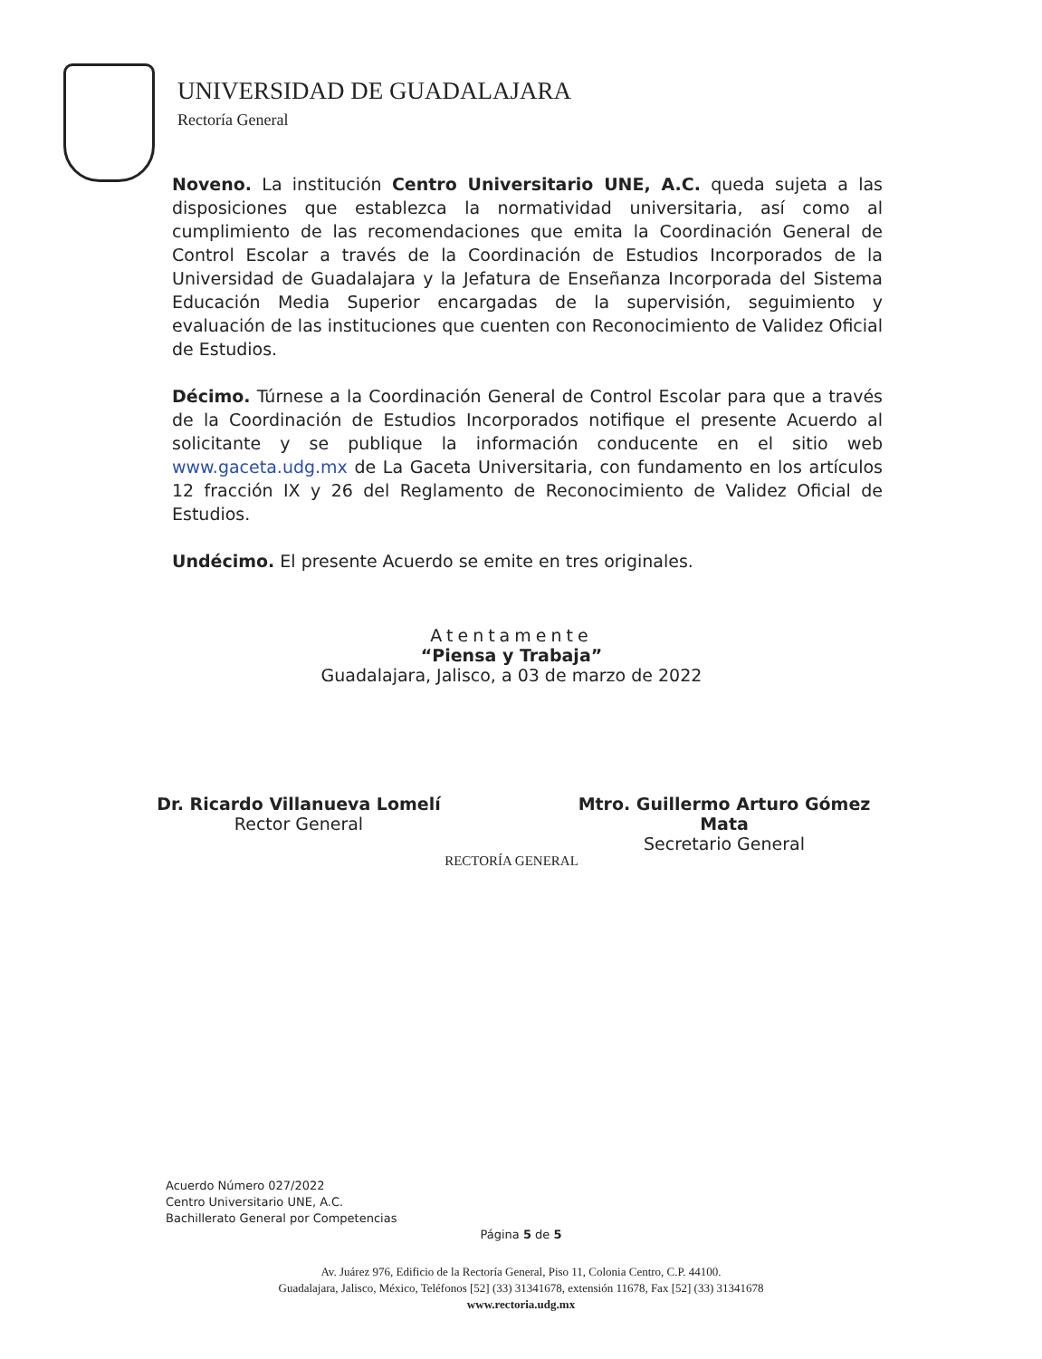UNIVERSIDAD DE GUADALAJARA
Rectoría General
Noveno. La institución Centro Universitario UNE, A.C. queda sujeta a las disposiciones que establezca la normatividad universitaria, así como al cumplimiento de las recomendaciones que emita la Coordinación General de Control Escolar a través de la Coordinación de Estudios Incorporados de la Universidad de Guadalajara y la Jefatura de Enseñanza Incorporada del Sistema Educación Media Superior encargadas de la supervisión, seguimiento y evaluación de las instituciones que cuenten con Reconocimiento de Validez Oficial de Estudios.
Décimo. Túrnese a la Coordinación General de Control Escolar para que a través de la Coordinación de Estudios Incorporados notifique el presente Acuerdo al solicitante y se publique la información conducente en el sitio web www.gaceta.udg.mx de La Gaceta Universitaria, con fundamento en los artículos 12 fracción IX y 26 del Reglamento de Reconocimiento de Validez Oficial de Estudios.
Undécimo. El presente Acuerdo se emite en tres originales.
Atentamente
“Piensa y Trabaja”
Guadalajara, Jalisco, a 03 de marzo de 2022
Dr. Ricardo Villanueva Lomelí
Rector General
Mtro. Guillermo Arturo Gómez Mata
Secretario General
RECTORÍA GENERAL
Acuerdo Número 027/2022
Centro Universitario UNE, A.C.
Bachillerato General por Competencias
Página 5 de 5
Av. Juárez 976, Edificio de la Rectoría General, Piso 11, Colonia Centro, C.P. 44100.
Guadalajara, Jalisco, México, Teléfonos [52] (33) 31341678, extensión 11678, Fax [52] (33) 31341678
www.rectoria.udg.mx